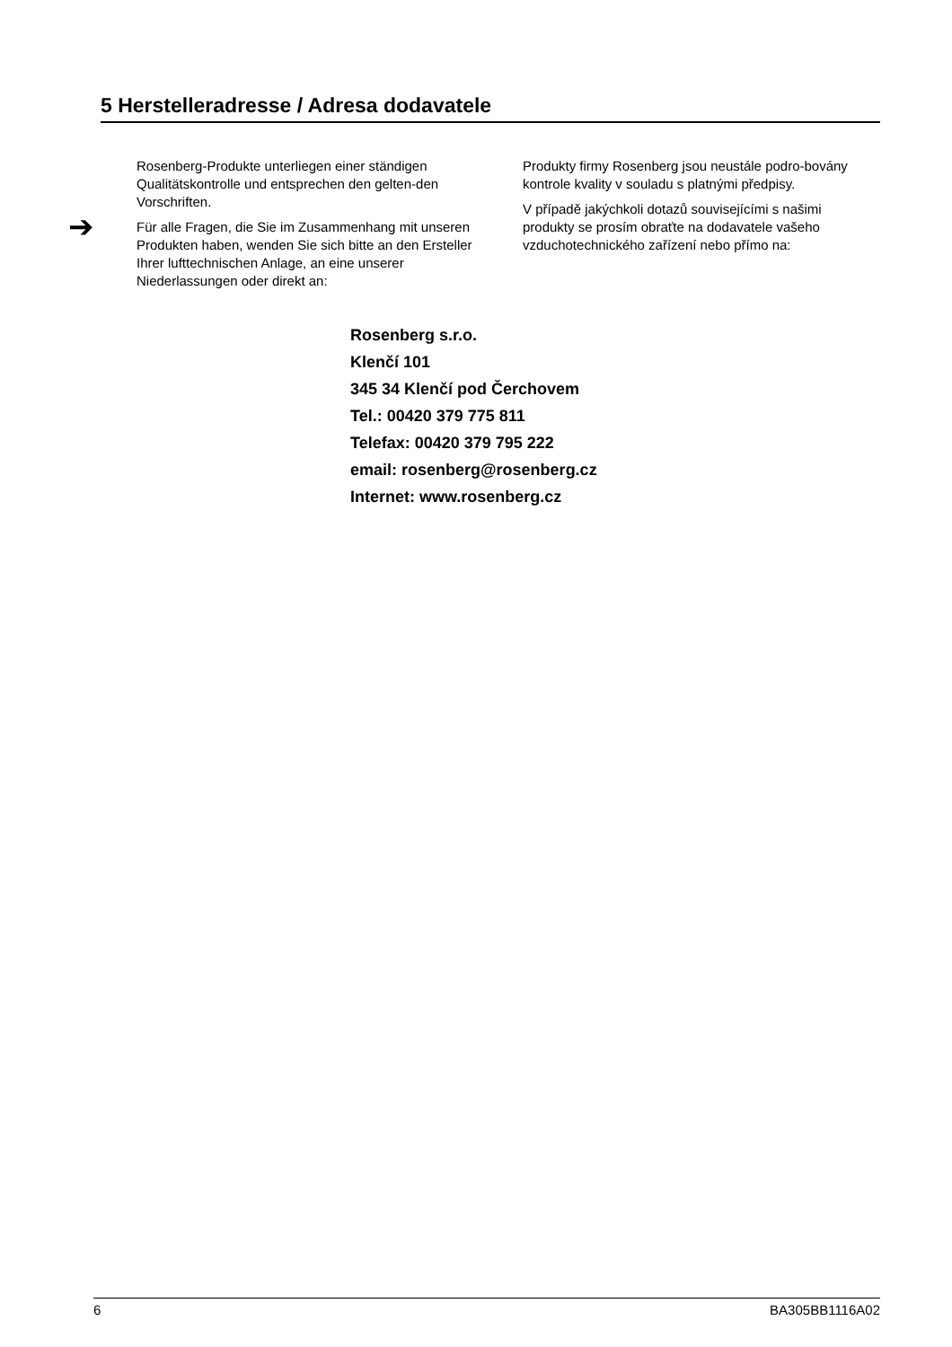5 Herstelleradresse / Adresa dodavatele
➔
Rosenberg-Produkte unterliegen einer ständigen Qualitätskontrolle und entsprechen den gelten-den Vorschriften.
Für alle Fragen, die Sie im Zusammenhang mit unseren Produkten haben, wenden Sie sich bitte an den Ersteller Ihrer lufttechnischen Anlage, an eine unserer Niederlassungen oder direkt an:
Produkty firmy Rosenberg jsou neustále podro-bovány kontrole kvality v souladu s platnými předpisy.
V případě jakýchkoli dotazů souvisejícími s našimi produkty se prosím obraťte na dodavatele vašeho vzduchotechnického zařízení nebo přímo na:
Rosenberg s.r.o.
Klenčí 101
345 34 Klenčí pod Čerchovem
Tel.: 00420 379 775 811
Telefax: 00420 379 795 222
email: rosenberg@rosenberg.cz
Internet: www.rosenberg.cz
6 BA305BB1116A02